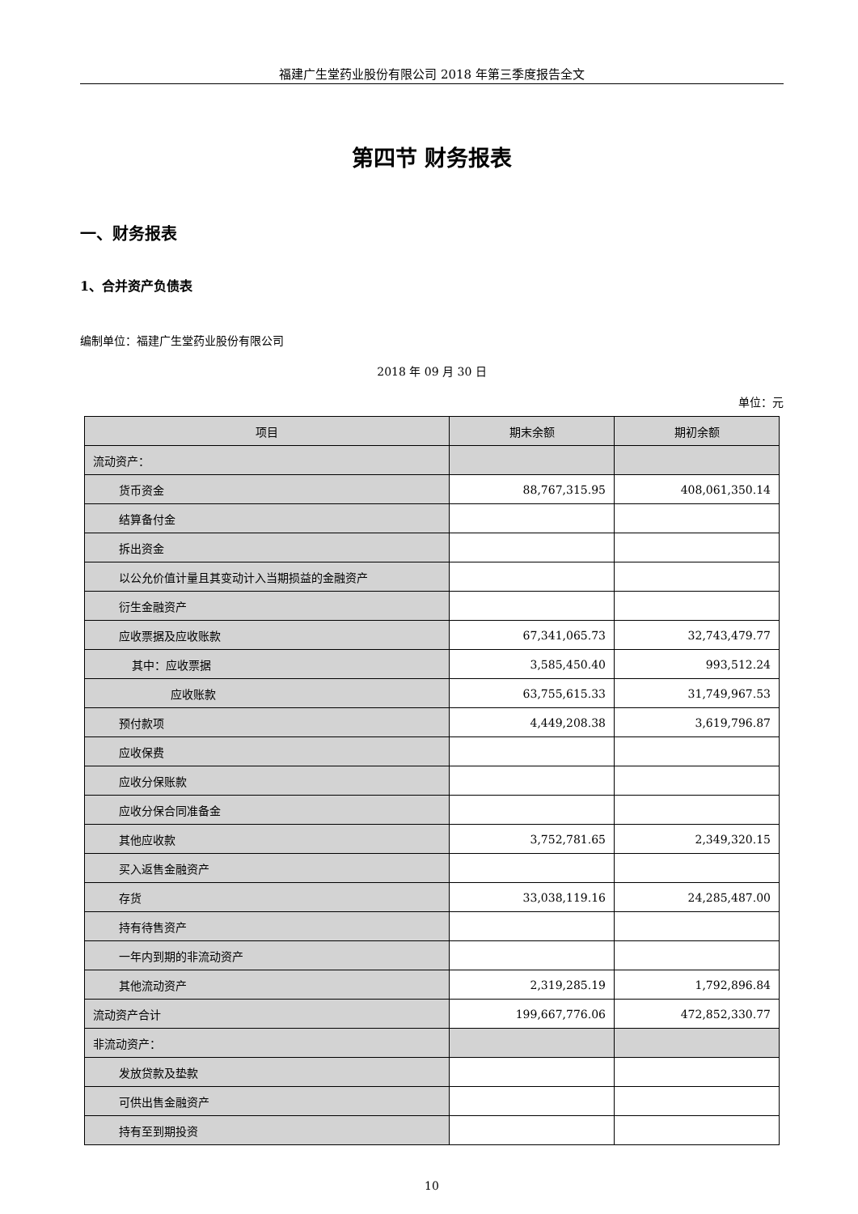福建广生堂药业股份有限公司 2018 年第三季度报告全文
第四节 财务报表
一、财务报表
1、合并资产负债表
编制单位：福建广生堂药业股份有限公司
2018 年 09 月 30 日
单位：元
| 项目 | 期末余额 | 期初余额 |
| --- | --- | --- |
| 流动资产： | | |
| 货币资金 | 88,767,315.95 | 408,061,350.14 |
| 结算备付金 | | |
| 拆出资金 | | |
| 以公允价值计量且其变动计入当期损益的金融资产 | | |
| 衍生金融资产 | | |
| 应收票据及应收账款 | 67,341,065.73 | 32,743,479.77 |
| 其中：应收票据 | 3,585,450.40 | 993,512.24 |
| 应收账款 | 63,755,615.33 | 31,749,967.53 |
| 预付款项 | 4,449,208.38 | 3,619,796.87 |
| 应收保费 | | |
| 应收分保账款 | | |
| 应收分保合同准备金 | | |
| 其他应收款 | 3,752,781.65 | 2,349,320.15 |
| 买入返售金融资产 | | |
| 存货 | 33,038,119.16 | 24,285,487.00 |
| 持有待售资产 | | |
| 一年内到期的非流动资产 | | |
| 其他流动资产 | 2,319,285.19 | 1,792,896.84 |
| 流动资产合计 | 199,667,776.06 | 472,852,330.77 |
| 非流动资产： | | |
| 发放贷款及垫款 | | |
| 可供出售金融资产 | | |
| 持有至到期投资 | | |
10